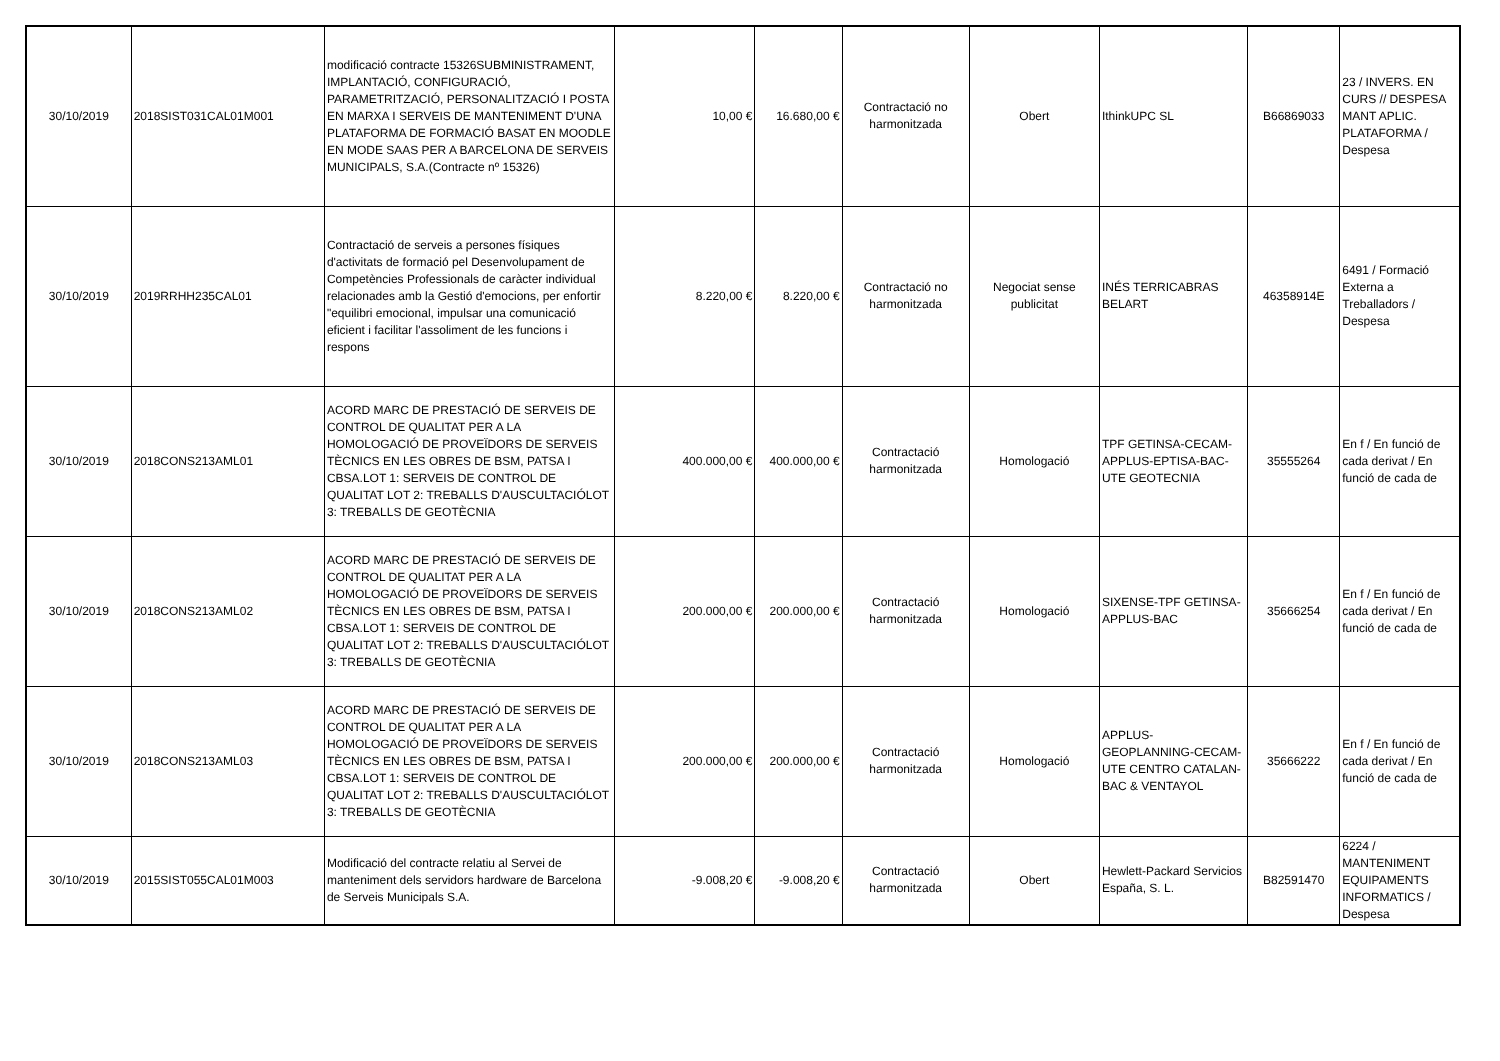| 30/10/2019 | 2018SIST031CAL01M001 | modificació contracte 15326SUBMINISTRAMENT, IMPLANTACIÓ, CONFIGURACIÓ, PARAMETRITZACIÓ, PERSONALITZACIÓ I POSTA EN MARXA I SERVEIS DE MANTENIMENT D'UNA PLATAFORMA DE FORMACIÓ BASAT EN MOODLE EN MODE SAAS PER A BARCELONA DE SERVEIS MUNICIPALS, S.A.(Contracte nº 15326) | 10,00 € | 16.680,00 € | Contractació no harmonitzada | Obert | IthinkUPC SL | B66869033 | 23 / INVERS. EN CURS // DESPESA MANT APLIC. PLATAFORMA / Despesa |
| 30/10/2019 | 2019RRHH235CAL01 | Contractació de serveis a persones físiques d'activitats de formació pel Desenvolupament de Competències Professionals de caràcter individual relacionades amb la Gestió d'emocions, per enfortir "equilibri emocional, impulsar una comunicació eficient i facilitar l'assoliment de les funcions i respons | 8.220,00 € | 8.220,00 € | Contractació no harmonitzada | Negociat sense publicitat | INÉS TERRICABRAS BELART | 46358914E | 6491 / Formació Externa a Treballadors / Despesa |
| 30/10/2019 | 2018CONS213AML01 | ACORD MARC DE PRESTACIÓ DE SERVEIS DE CONTROL DE QUALITAT PER A LA HOMOLOGACIÓ DE PROVEÏDORS DE SERVEIS TÈCNICS EN LES OBRES DE BSM, PATSA I CBSA.LOT 1: SERVEIS DE CONTROL DE QUALITAT LOT 2: TREBALLS D'AUSCULTACIÓLOT 3: TREBALLS DE GEOTÈCNIA | 400.000,00 € | 400.000,00 € | Contractació harmonitzada | Homologació | TPF GETINSA-CECAM-APPLUS-EPTISA-BAC-UTE GEOTECNIA | 35555264 | En f / En funció de cada derivat / En funció de cada de |
| 30/10/2019 | 2018CONS213AML02 | ACORD MARC DE PRESTACIÓ DE SERVEIS DE CONTROL DE QUALITAT PER A LA HOMOLOGACIÓ DE PROVEÏDORS DE SERVEIS TÈCNICS EN LES OBRES DE BSM, PATSA I CBSA.LOT 1: SERVEIS DE CONTROL DE QUALITAT LOT 2: TREBALLS D'AUSCULTACIÓLOT 3: TREBALLS DE GEOTÈCNIA | 200.000,00 € | 200.000,00 € | Contractació harmonitzada | Homologació | SIXENSE-TPF GETINSA-APPLUS-BAC | 35666254 | En f / En funció de cada derivat / En funció de cada de |
| 30/10/2019 | 2018CONS213AML03 | ACORD MARC DE PRESTACIÓ DE SERVEIS DE CONTROL DE QUALITAT PER A LA HOMOLOGACIÓ DE PROVEÏDORS DE SERVEIS TÈCNICS EN LES OBRES DE BSM, PATSA I CBSA.LOT 1: SERVEIS DE CONTROL DE QUALITAT LOT 2: TREBALLS D'AUSCULTACIÓLOT 3: TREBALLS DE GEOTÈCNIA | 200.000,00 € | 200.000,00 € | Contractació harmonitzada | Homologació | APPLUS-GEOPLANNING-CECAM-UTE CENTRO CATALAN-BAC & VENTAYOL | 35666222 | En f / En funció de cada derivat / En funció de cada de |
| 30/10/2019 | 2015SIST055CAL01M003 | Modificació del contracte relatiu al Servei de manteniment dels servidors hardware de Barcelona de Serveis Municipals S.A. | -9.008,20 € | -9.008,20 € | Contractació harmonitzada | Obert | Hewlett-Packard Servicios España, S. L. | B82591470 | 6224 / MANTENIMENT EQUIPAMENTS INFORMATICS / Despesa |